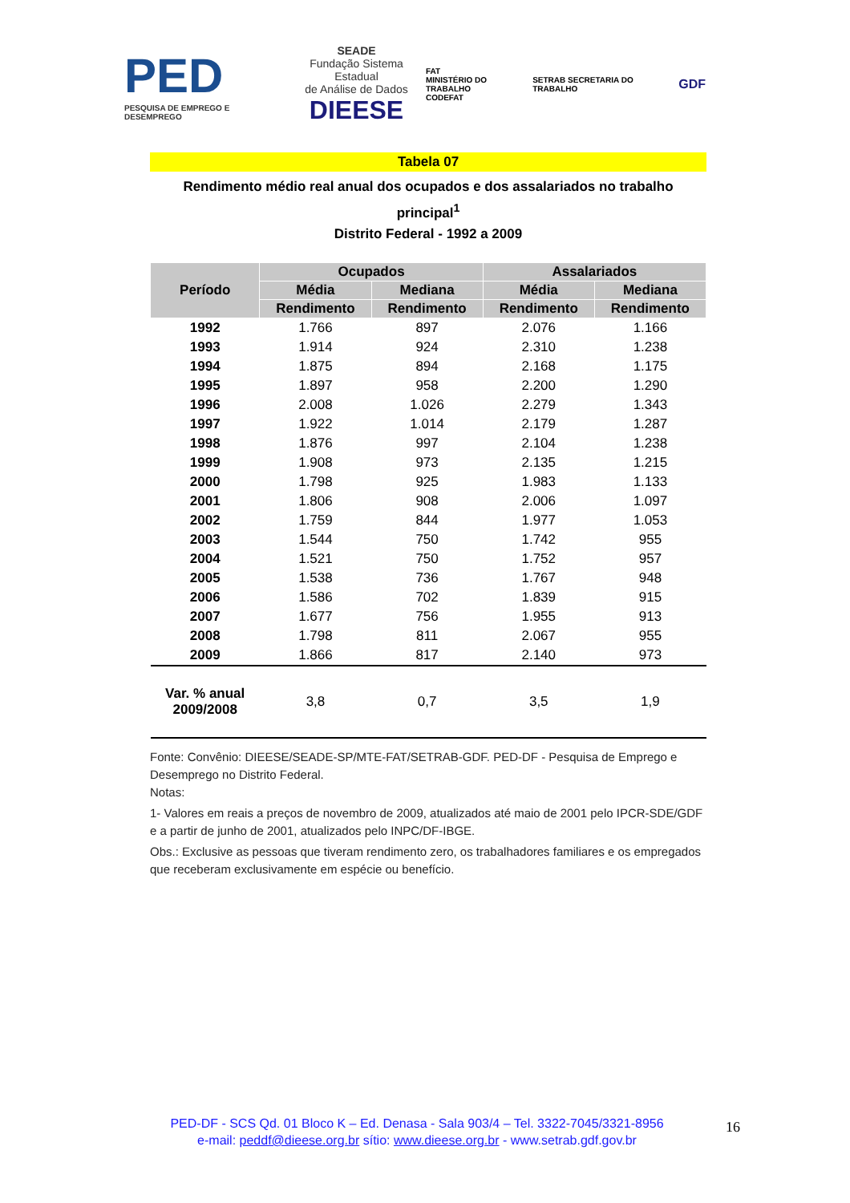PED
PESQUISA DE EMPREGO E DESEMPREGO
SEADE
Fundação Sistema Estadual
de Análise de Dados
DIEESE
FAT
MINISTÉRIO DO TRABALHO
CODEFAT
SETRAB SECRETARIA DO TRABALHO
GDF
Tabela 07
Rendimento médio real anual dos ocupados e dos assalariados no trabalho principal<sup>1</sup>
Distrito Federal - 1992 a 2009
| Período | Ocupados | | Assalariados | |
| --- | --- | --- | --- | --- |
| | Média | Mediana | Média | Mediana |
| | Rendimento | Rendimento | Rendimento | Rendimento |
| 1992 | 1.766 | 897 | 2.076 | 1.166 |
| 1993 | 1.914 | 924 | 2.310 | 1.238 |
| 1994 | 1.875 | 894 | 2.168 | 1.175 |
| 1995 | 1.897 | 958 | 2.200 | 1.290 |
| 1996 | 2.008 | 1.026 | 2.279 | 1.343 |
| 1997 | 1.922 | 1.014 | 2.179 | 1.287 |
| 1998 | 1.876 | 997 | 2.104 | 1.238 |
| 1999 | 1.908 | 973 | 2.135 | 1.215 |
| 2000 | 1.798 | 925 | 1.983 | 1.133 |
| 2001 | 1.806 | 908 | 2.006 | 1.097 |
| 2002 | 1.759 | 844 | 1.977 | 1.053 |
| 2003 | 1.544 | 750 | 1.742 | 955 |
| 2004 | 1.521 | 750 | 1.752 | 957 |
| 2005 | 1.538 | 736 | 1.767 | 948 |
| 2006 | 1.586 | 702 | 1.839 | 915 |
| 2007 | 1.677 | 756 | 1.955 | 913 |
| 2008 | 1.798 | 811 | 2.067 | 955 |
| 2009 | 1.866 | 817 | 2.140 | 973 |
| Var. % anual 2009/2008 | 3,8 | 0,7 | 3,5 | 1,9 |
Fonte: Convênio: DIEESE/SEADE-SP/MTE-FAT/SETRAB-GDF. PED-DF - Pesquisa de Emprego e Desemprego no Distrito Federal.
Notas:
1- Valores em reais a preços de novembro de 2009, atualizados até maio de 2001 pelo IPCR-SDE/GDF e a partir de junho de 2001, atualizados pelo INPC/DF-IBGE.
Obs.: Exclusive as pessoas que tiveram rendimento zero, os trabalhadores familiares e os empregados que receberam exclusivamente em espécie ou benefício.
PED-DF - SCS Qd. 01 Bloco K – Ed. Denasa - Sala 903/4 – Tel. 3322-7045/3321-8956
e-mail: peddf@dieese.org.br sítio: www.dieese.org.br - www.setrab.gdf.gov.br
16